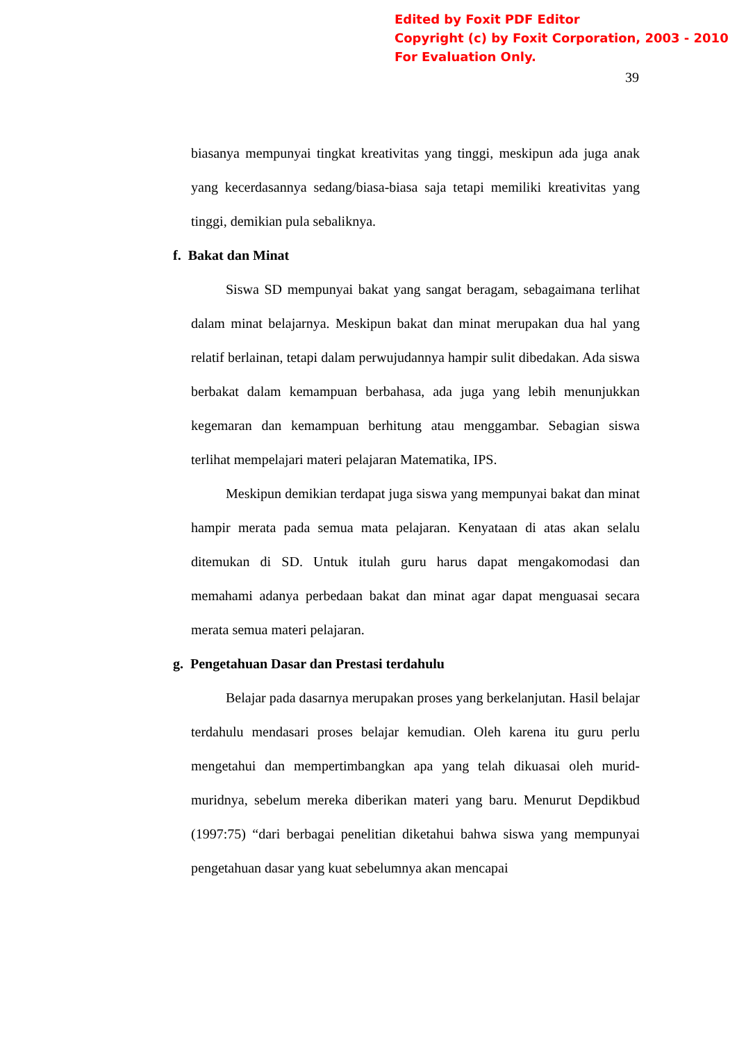Edited by Foxit PDF Editor
Copyright (c) by Foxit Corporation, 2003 - 2010
For Evaluation Only.
39
biasanya mempunyai tingkat kreativitas yang tinggi, meskipun ada juga anak yang kecerdasannya sedang/biasa-biasa saja tetapi memiliki kreativitas yang tinggi, demikian pula sebaliknya.
f. Bakat dan Minat
Siswa SD mempunyai bakat yang sangat beragam, sebagaimana terlihat dalam minat belajarnya. Meskipun bakat dan minat merupakan dua hal yang relatif berlainan, tetapi dalam perwujudannya hampir sulit dibedakan. Ada siswa berbakat dalam kemampuan berbahasa, ada juga yang lebih menunjukkan kegemaran dan kemampuan berhitung atau menggambar. Sebagian siswa terlihat mempelajari materi pelajaran Matematika, IPS.
Meskipun demikian terdapat juga siswa yang mempunyai bakat dan minat hampir merata pada semua mata pelajaran. Kenyataan di atas akan selalu ditemukan di SD. Untuk itulah guru harus dapat mengakomodasi dan memahami adanya perbedaan bakat dan minat agar dapat menguasai secara merata semua materi pelajaran.
g. Pengetahuan Dasar dan Prestasi terdahulu
Belajar pada dasarnya merupakan proses yang berkelanjutan. Hasil belajar terdahulu mendasari proses belajar kemudian. Oleh karena itu guru perlu mengetahui dan mempertimbangkan apa yang telah dikuasai oleh murid-muridnya, sebelum mereka diberikan materi yang baru. Menurut Depdikbud (1997:75) “dari berbagai penelitian diketahui bahwa siswa yang mempunyai pengetahuan dasar yang kuat sebelumnya akan mencapai